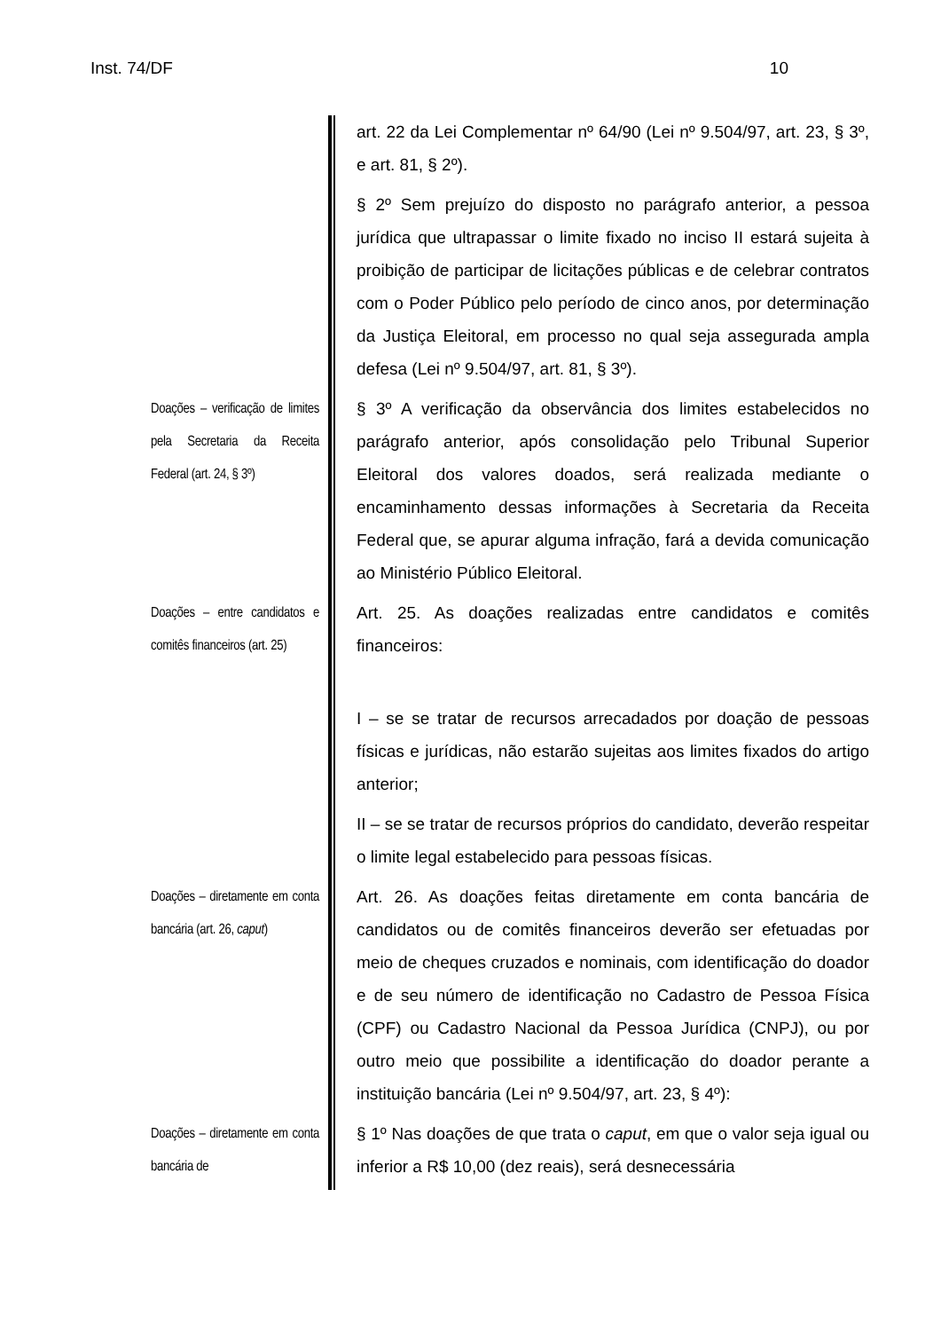Inst. 74/DF 10
art. 22 da Lei Complementar nº 64/90 (Lei nº 9.504/97, art. 23, § 3º, e art. 81, § 2º).
§ 2º Sem prejuízo do disposto no parágrafo anterior, a pessoa jurídica que ultrapassar o limite fixado no inciso II estará sujeita à proibição de participar de licitações públicas e de celebrar contratos com o Poder Público pelo período de cinco anos, por determinação da Justiça Eleitoral, em processo no qual seja assegurada ampla defesa (Lei nº 9.504/97, art. 81, § 3º).
Doações – verificação de limites pela Secretaria da Receita Federal (art. 24, § 3º)
§ 3º A verificação da observância dos limites estabelecidos no parágrafo anterior, após consolidação pelo Tribunal Superior Eleitoral dos valores doados, será realizada mediante o encaminhamento dessas informações à Secretaria da Receita Federal que, se apurar alguma infração, fará a devida comunicação ao Ministério Público Eleitoral.
Doações – entre candidatos e comitês financeiros (art. 25)
Art. 25. As doações realizadas entre candidatos e comitês financeiros:
I – se se tratar de recursos arrecadados por doação de pessoas físicas e jurídicas, não estarão sujeitas aos limites fixados do artigo anterior;
II – se se tratar de recursos próprios do candidato, deverão respeitar o limite legal estabelecido para pessoas físicas.
Doações – diretamente em conta bancária (art. 26, caput)
Art. 26. As doações feitas diretamente em conta bancária de candidatos ou de comitês financeiros deverão ser efetuadas por meio de cheques cruzados e nominais, com identificação do doador e de seu número de identificação no Cadastro de Pessoa Física (CPF) ou Cadastro Nacional da Pessoa Jurídica (CNPJ), ou por outro meio que possibilite a identificação do doador perante a instituição bancária (Lei nº 9.504/97, art. 23, § 4º):
Doações – diretamente em conta bancária de
§ 1º Nas doações de que trata o caput, em que o valor seja igual ou inferior a R$ 10,00 (dez reais), será desnecessária